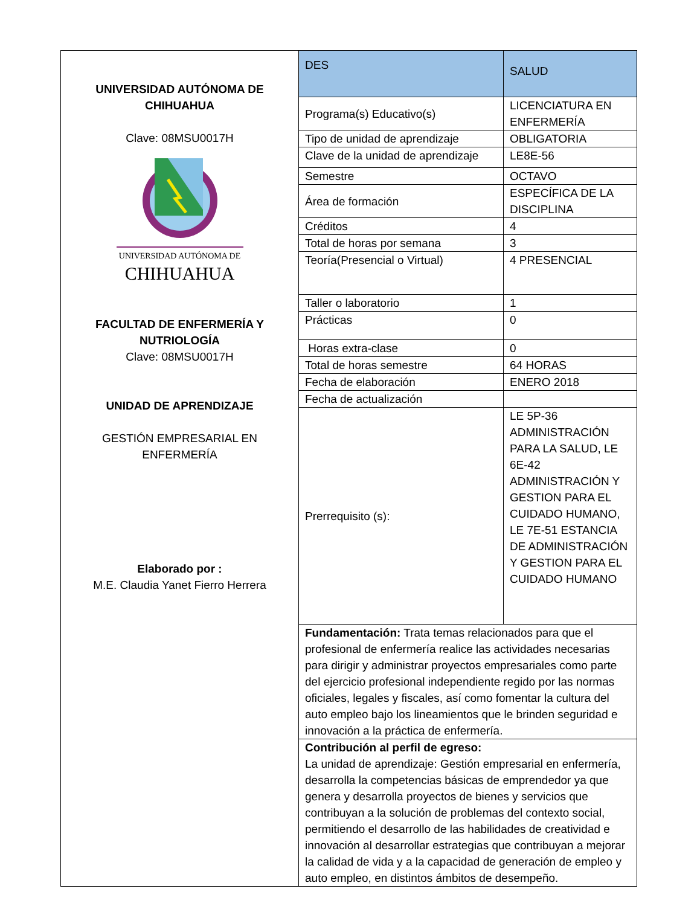| UNIVERSIDAD AUTÓNOMA DE CHIHUAHUA Clave: 08MSU0017H UNIVERSIDAD AUTÓNOMA DE CHIHUAHUA FACULTAD DE ENFERMERÍA Y NUTRIOLOGÍA Clave: 08MSU0017H UNIDAD DE APRENDIZAJE GESTIÓN EMPRESARIAL EN ENFERMERÍA Elaborado por : M.E. Claudia Yanet Fierro Herrera | DES | SALUD |
| | Programa(s) Educativo(s) | LICENCIATURA EN ENFERMERÍA |
| | Tipo de unidad de aprendizaje | OBLIGATORIA |
| | Clave de la unidad de aprendizaje | LE8E-56 |
| | Semestre | OCTAVO |
| | Área de formación | ESPECÍFICA DE LA DISCIPLINA |
| | Créditos | 4 |
| | Total de horas por semana | 3 |
| | Teoría(Presencial o Virtual) | 4 PRESENCIAL |
| | Taller o laboratorio | 1 |
| | Prácticas | 0 |
| | Horas extra-clase | 0 |
| | Total de horas semestre | 64 HORAS |
| | Fecha de elaboración | ENERO 2018 |
| | Fecha de actualización | |
| | Prerrequisito (s): | LE 5P-36 ADMINISTRACIÓN PARA LA SALUD, LE 6E-42 ADMINISTRACIÓN Y GESTION PARA EL CUIDADO HUMANO, LE 7E-51 ESTANCIA DE ADMINISTRACIÓN Y GESTION PARA EL CUIDADO HUMANO |
| | Fundamentación: Trata temas relacionados para que el profesional de enfermería realice las actividades necesarias para dirigir y administrar proyectos empresariales como parte del ejercicio profesional independiente regido por las normas oficiales, legales y fiscales, así como fomentar la cultura del auto empleo bajo los lineamientos que le brinden seguridad e innovación a la práctica de enfermería. | |
| | Contribución al perfil de egreso: La unidad de aprendizaje: Gestión empresarial en enfermería, desarrolla la competencias básicas de emprendedor ya que genera y desarrolla proyectos de bienes y servicios que contribuyan a la solución de problemas del contexto social, permitiendo el desarrollo de las habilidades de creatividad e innovación al desarrollar estrategias que contribuyan a mejorar la calidad de vida y a la capacidad de generación de empleo y auto empleo, en distintos ámbitos de desempeño. | |